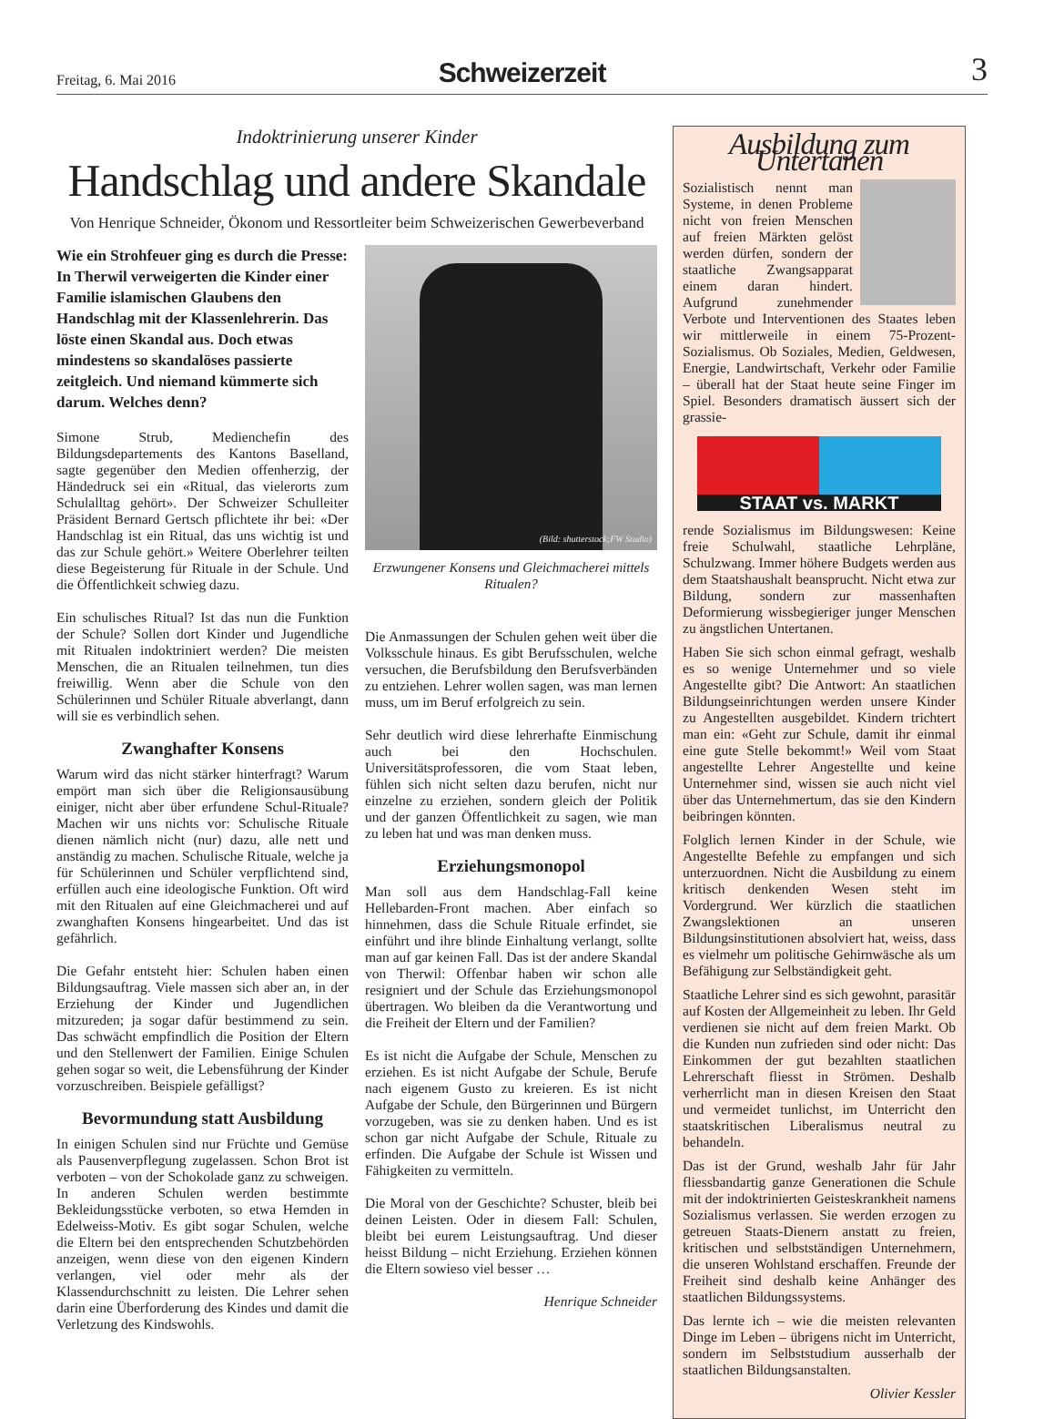Freitag, 6. Mai 2016
Schweizerzeit
3
Indoktrinierung unserer Kinder
Handschlag und andere Skandale
Von Henrique Schneider, Ökonom und Ressortleiter beim Schweizerischen Gewerbeverband
Wie ein Strohfeuer ging es durch die Presse: In Therwil verweigerten die Kinder einer Familie islamischen Glaubens den Handschlag mit der Klassenlehrerin. Das löste einen Skandal aus. Doch etwas mindestens so skandalöses passierte zeitgleich. Und niemand kümmerte sich darum. Welches denn?
Simone Strub, Medienchefin des Bildungsdepartements des Kantons Baselland, sagte gegenüber den Medien offenherzig, der Händedruck sei ein «Ritual, das vielerorts zum Schulalltag gehört». Der Schweizer Schulleiter Präsident Bernard Gertsch pflichtete ihr bei: «Der Handschlag ist ein Ritual, das uns wichtig ist und das zur Schule gehört.» Weitere Oberlehrer teilten diese Begeisterung für Rituale in der Schule. Und die Öffentlichkeit schwieg dazu.
Ein schulisches Ritual? Ist das nun die Funktion der Schule? Sollen dort Kinder und Jugendliche mit Ritualen indoktriniert werden? Die meisten Menschen, die an Ritualen teilnehmen, tun dies freiwillig. Wenn aber die Schule von den Schülerinnen und Schüler Rituale abverlangt, dann will sie es verbindlich sehen.
Zwanghafter Konsens
Warum wird das nicht stärker hinterfragt? Warum empört man sich über die Religionsausübung einiger, nicht aber über erfundene Schul-Rituale? Machen wir uns nichts vor: Schulische Rituale dienen nämlich nicht (nur) dazu, alle nett und anständig zu machen. Schulische Rituale, welche ja für Schülerinnen und Schüler verpflichtend sind, erfüllen auch eine ideologische Funktion. Oft wird mit den Ritualen auf eine Gleichmacherei und auf zwanghaften Konsens hingearbeitet. Und das ist gefährlich.
Die Gefahr entsteht hier: Schulen haben einen Bildungsauftrag. Viele massen sich aber an, in der Erziehung der Kinder und Jugendlichen mitzureden; ja sogar dafür bestimmend zu sein. Das schwächt empfindlich die Position der Eltern und den Stellenwert der Familien. Einige Schulen gehen sogar so weit, die Lebensführung der Kinder vorzuschreiben. Beispiele gefälligst?
Bevormundung statt Ausbildung
In einigen Schulen sind nur Früchte und Gemüse als Pausenverpflegung zugelassen. Schon Brot ist verboten – von der Schokolade ganz zu schweigen. In anderen Schulen werden bestimmte Bekleidungsstücke verboten, so etwa Hemden in Edelweiss-Motiv. Es gibt sogar Schulen, welche die Eltern bei den entsprechenden Schutzbehörden anzeigen, wenn diese von den eigenen Kindern verlangen, viel oder mehr als der Klassendurchschnitt zu leisten. Die Lehrer sehen darin eine Überforderung des Kindes und damit die Verletzung des Kindswohls.
(Bild: shutterstock;FW Studio)
Erzwungener Konsens und Gleichmacherei mittels Ritualen?
Die Anmassungen der Schulen gehen weit über die Volksschule hinaus. Es gibt Berufsschulen, welche versuchen, die Berufsbildung den Berufsverbänden zu entziehen. Lehrer wollen sagen, was man lernen muss, um im Beruf erfolgreich zu sein.
Sehr deutlich wird diese lehrerhafte Einmischung auch bei den Hochschulen. Universitätsprofessoren, die vom Staat leben, fühlen sich nicht selten dazu berufen, nicht nur einzelne zu erziehen, sondern gleich der Politik und der ganzen Öffentlichkeit zu sagen, wie man zu leben hat und was man denken muss.
Erziehungsmonopol
Man soll aus dem Handschlag-Fall keine Hellebarden-Front machen. Aber einfach so hinnehmen, dass die Schule Rituale erfindet, sie einführt und ihre blinde Einhaltung verlangt, sollte man auf gar keinen Fall. Das ist der andere Skandal von Therwil: Offenbar haben wir schon alle resigniert und der Schule das Erziehungsmonopol übertragen. Wo bleiben da die Verantwortung und die Freiheit der Eltern und der Familien?
Es ist nicht die Aufgabe der Schule, Menschen zu erziehen. Es ist nicht Aufgabe der Schule, Berufe nach eigenem Gusto zu kreieren. Es ist nicht Aufgabe der Schule, den Bürgerinnen und Bürgern vorzugeben, was sie zu denken haben. Und es ist schon gar nicht Aufgabe der Schule, Rituale zu erfinden. Die Aufgabe der Schule ist Wissen und Fähigkeiten zu vermitteln.
Die Moral von der Geschichte? Schuster, bleib bei deinen Leisten. Oder in diesem Fall: Schulen, bleibt bei eurem Leistungsauftrag. Und dieser heisst Bildung – nicht Erziehung. Erziehen können die Eltern sowieso viel besser …
Henrique Schneider
Ausbildung zum Untertanen
Sozialistisch nennt man Systeme, in denen Probleme nicht von freien Menschen auf freien Märkten gelöst werden dürfen, sondern der staatliche Zwangsapparat einem daran hindert. Aufgrund zunehmender Verbote und Interventionen des Staates leben wir mittlerweile in einem 75-Prozent-Sozialismus. Ob Soziales, Medien, Geldwesen, Energie, Landwirtschaft, Verkehr oder Familie – überall hat der Staat heute seine Finger im Spiel. Besonders dramatisch äussert sich der grassie-
STAAT vs. MARKT
rende Sozialismus im Bildungswesen: Keine freie Schulwahl, staatliche Lehrpläne, Schulzwang. Immer höhere Budgets werden aus dem Staatshaushalt beansprucht. Nicht etwa zur Bildung, sondern zur massenhaften Deformierung wissbegieriger junger Menschen zu ängstlichen Untertanen.
Haben Sie sich schon einmal gefragt, weshalb es so wenige Unternehmer und so viele Angestellte gibt? Die Antwort: An staatlichen Bildungseinrichtungen werden unsere Kinder zu Angestellten ausgebildet. Kindern trichtert man ein: «Geht zur Schule, damit ihr einmal eine gute Stelle bekommt!» Weil vom Staat angestellte Lehrer Angestellte und keine Unternehmer sind, wissen sie auch nicht viel über das Unternehmertum, das sie den Kindern beibringen könnten.
Folglich lernen Kinder in der Schule, wie Angestellte Befehle zu empfangen und sich unterzuordnen. Nicht die Ausbildung zu einem kritisch denkenden Wesen steht im Vordergrund. Wer kürzlich die staatlichen Zwangslektionen an unseren Bildungsinstitutionen absolviert hat, weiss, dass es vielmehr um politische Gehirnwäsche als um Befähigung zur Selbständigkeit geht.
Staatliche Lehrer sind es sich gewohnt, parasitär auf Kosten der Allgemeinheit zu leben. Ihr Geld verdienen sie nicht auf dem freien Markt. Ob die Kunden nun zufrieden sind oder nicht: Das Einkommen der gut bezahlten staatlichen Lehrerschaft fliesst in Strömen. Deshalb verherrlicht man in diesen Kreisen den Staat und vermeidet tunlichst, im Unterricht den staatskritischen Liberalismus neutral zu behandeln.
Das ist der Grund, weshalb Jahr für Jahr fliessbandartig ganze Generationen die Schule mit der indoktrinierten Geisteskrankheit namens Sozialismus verlassen. Sie werden erzogen zu getreuen Staats-Dienern anstatt zu freien, kritischen und selbstständigen Unternehmern, die unseren Wohlstand erschaffen. Freunde der Freiheit sind deshalb keine Anhänger des staatlichen Bildungssystems.
Das lernte ich – wie die meisten relevanten Dinge im Leben – übrigens nicht im Unterricht, sondern im Selbststudium ausserhalb der staatlichen Bildungsanstalten.
Olivier Kessler